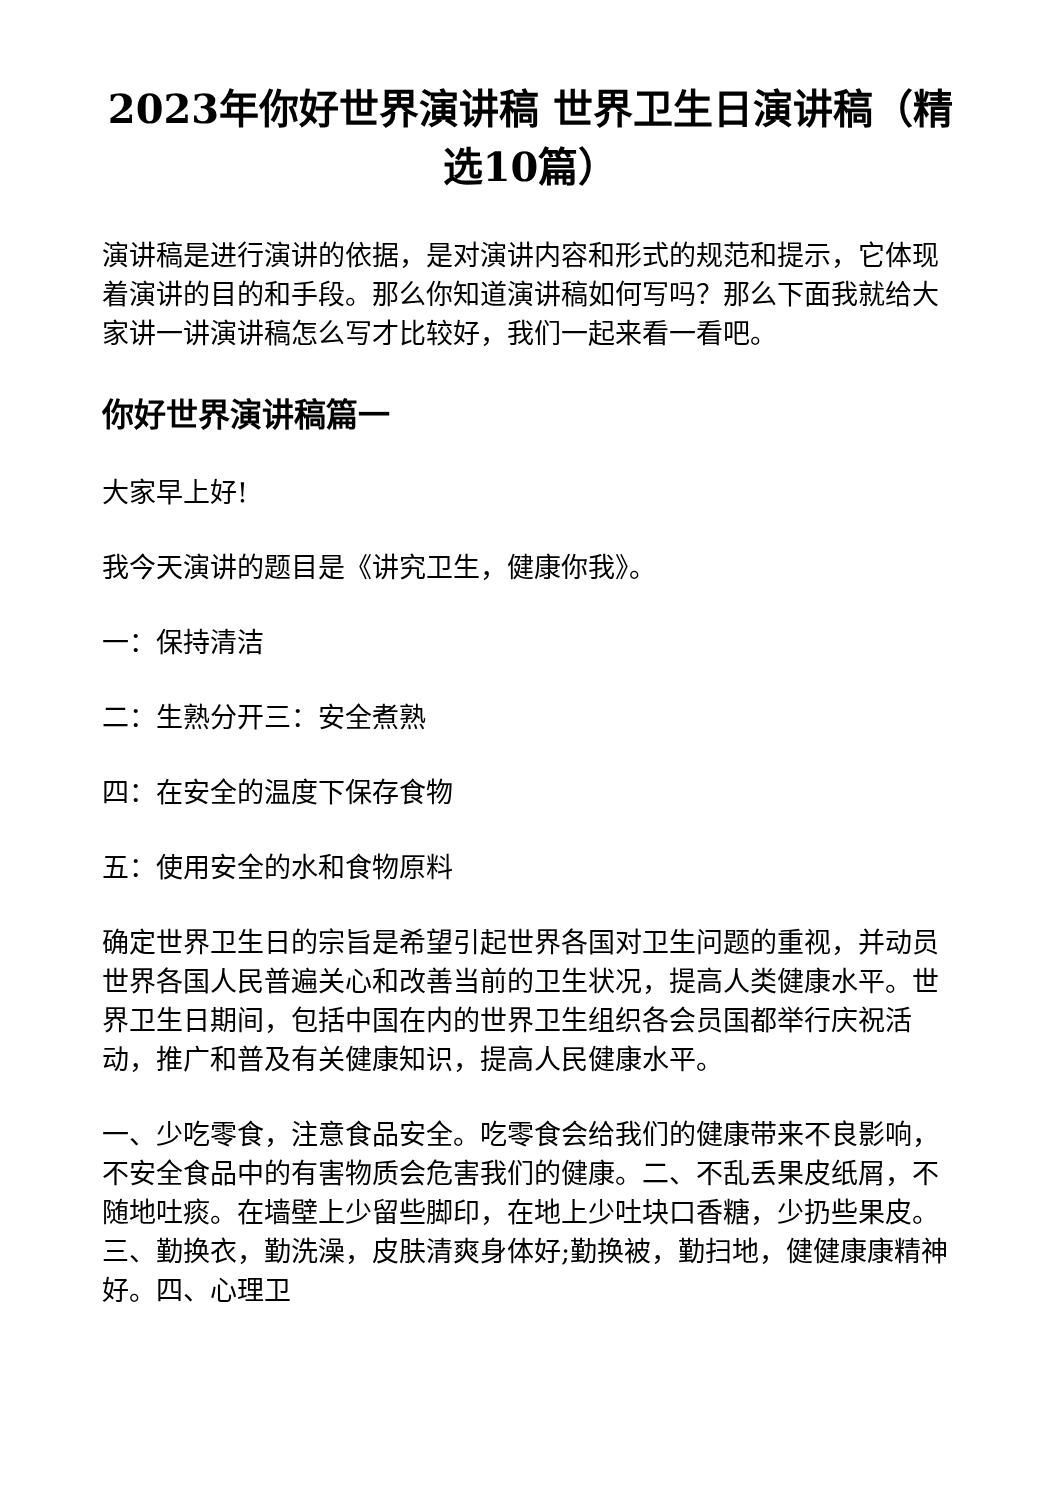2023年你好世界演讲稿 世界卫生日演讲稿（精选10篇）
演讲稿是进行演讲的依据，是对演讲内容和形式的规范和提示，它体现着演讲的目的和手段。那么你知道演讲稿如何写吗？那么下面我就给大家讲一讲演讲稿怎么写才比较好，我们一起来看一看吧。
你好世界演讲稿篇一
大家早上好!
我今天演讲的题目是《讲究卫生，健康你我》。
一：保持清洁
二：生熟分开三：安全煮熟
四：在安全的温度下保存食物
五：使用安全的水和食物原料
确定世界卫生日的宗旨是希望引起世界各国对卫生问题的重视，并动员世界各国人民普遍关心和改善当前的卫生状况，提高人类健康水平。世界卫生日期间，包括中国在内的世界卫生组织各会员国都举行庆祝活动，推广和普及有关健康知识，提高人民健康水平。
一、少吃零食，注意食品安全。吃零食会给我们的健康带来不良影响，不安全食品中的有害物质会危害我们的健康。二、不乱丢果皮纸屑，不随地吐痰。在墙壁上少留些脚印，在地上少吐块口香糖，少扔些果皮。三、勤换衣，勤洗澡，皮肤清爽身体好;勤换被，勤扫地，健健康康精神好。四、心理卫